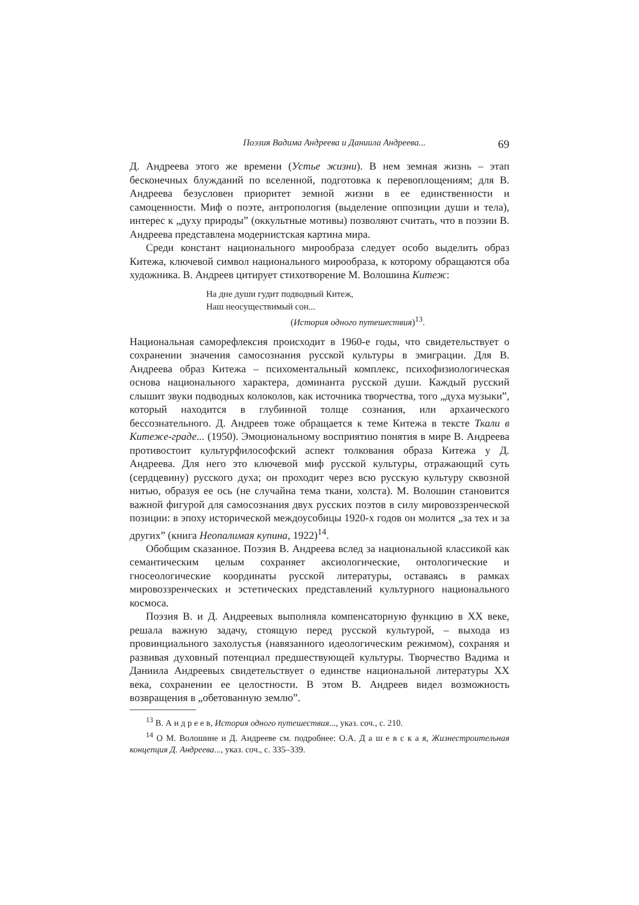Поэзия Вадима Андреева и Даниила Андреева... 69
Д. Андреева этого же времени (Устье жизни). В нем земная жизнь – этап бесконечных блужданий по вселенной, подготовка к перевоплощениям; для В. Андреева безусловен приоритет земной жизни в ее единственности и самоценности. Миф о поэте, антропология (выделение оппозиции души и тела), интерес к „духу природы” (оккультные мотивы) позволяют считать, что в поэзии В. Андреева представлена модернистская картина мира.
Среди констант национального мирообраза следует особо выделить образ Китежа, ключевой символ национального мирообраза, к которому обращаются оба художника. В. Андреев цитирует стихотворение М. Волошина Китеж:
На дне души гудит подводный Китеж,
Наш неосуществимый сон...
(История одного путешествия)<sup>13</sup>.
Национальная саморефлексия происходит в 1960-е годы, что свидетельствует о сохранении значения самосознания русской культуры в эмиграции. Для В. Андреева образ Китежа – психоментальный комплекс, психофизиологическая основа национального характера, доминанта русской души. Каждый русский слышит звуки подводных колоколов, как источника творчества, того „духа музыки”, который находится в глубинной толще сознания, или архаического бессознательного. Д. Андреев тоже обращается к теме Китежа в тексте Ткали в Китеже-граде... (1950). Эмоциональному восприятию понятия в мире В. Андреева противостоит культурфилософский аспект толкования образа Китежа у Д. Андреева. Для него это ключевой миф русской культуры, отражающий суть (сердцевину) русского духа; он проходит через всю русскую культуру сквозной нитью, образуя ее ось (не случайна тема ткани, холста). М. Волошин становится важной фигурой для самосознания двух русских поэтов в силу мировоззренческой позиции: в эпоху исторической междоусобицы 1920-х годов он молится „за тех и за других” (книга Неопалимая купина, 1922)<sup>14</sup>.
Обобщим сказанное. Поэзия В. Андреева вслед за национальной классикой как семантическим целым сохраняет аксиологические, онтологические и гносеологические координаты русской литературы, оставаясь в рамках мировоззренческих и эстетических представлений культурного национального космоса.
Поэзия В. и Д. Андреевых выполняла компенсаторную функцию в XX веке, решала важную задачу, стоящую перед русской культурой, – выхода из провинциального захолустья (навязанного идеологическим режимом), сохраняя и развивая духовный потенциал предшествующей культуры. Творчество Вадима и Даниила Андреевых свидетельствует о единстве национальной литературы XX века, сохранении ее целостности. В этом В. Андреев видел возможность возвращения в „обетованную землю”.
<sup>13</sup> В. А н д р е е в, История одного путешествия..., указ. соч., с. 210.
<sup>14</sup> О М. Волошине и Д. Андрееве см. подробнее: О.А. Д а ш е в с к а я, Жизнестроительная концепция Д. Андреева..., указ. соч., с. 335–339.